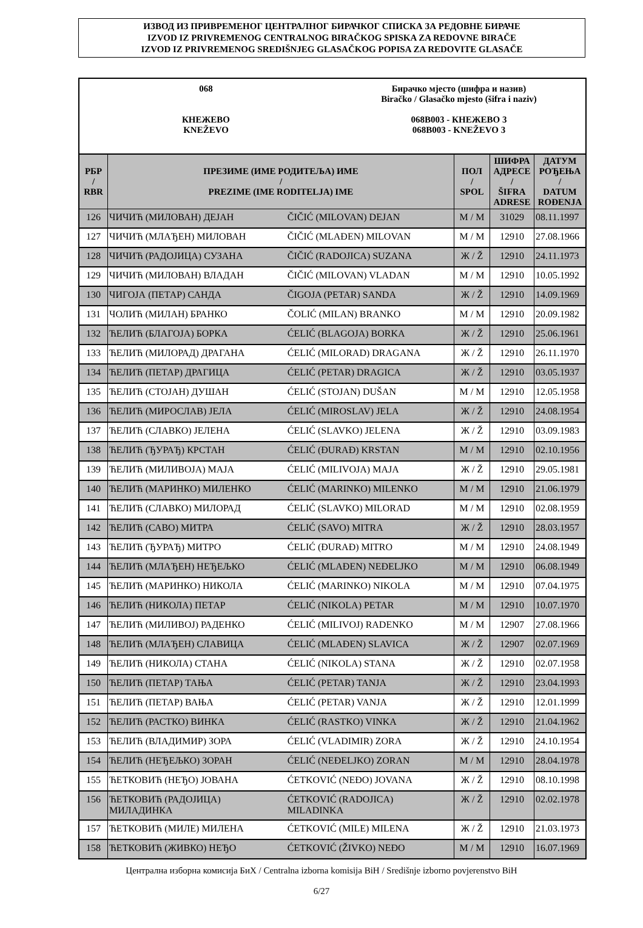ИЗВОД ИЗ ПРИВРЕМЕНОГ ЦЕНТРАЛНОГ БИРАЧКОГ СПИСКА ЗА РЕДОВНЕ БИРАЧЕ
IZVOD IZ PRIVREMENOG CENTRALNOG BIRAČKOG SPISKA ZA REDOVNE BIRAČE
IZVOD IZ PRIVREMENOG SREDIŠNJEG GLASAČKOG POPISA ZA REDOVITE GLASAČE
068
КНЕЖЕВО
KNEŽEVO
Бирачко мјесто (шифра и назив)
Biračko / Glasačko mjesto (šifra i naziv)
068B003 - КНЕЖЕВО 3
068B003 - KNEŽEVO 3
| РБР / RBR | ПРЕЗИМЕ (ИМЕ РОДИТЕЉА) ИМЕ / PREZIME (IME RODITELJA) IME | | ПОЛ / SPOL | ШИФРА АДРЕСЕ / ŠIFRA ADRESE | ДАТУМ РОЂЕЊА / DATUM ROĐENJA |
| --- | --- | --- | --- | --- | --- |
| 126 | ЧИЧИЋ (МИЛОВАН) ДЕЈАН | ČIČIĆ (MILOVAN) DEJAN | М / M | 31029 | 08.11.1997 |
| 127 | ЧИЧИЋ (МЛАЂЕН) МИЛОВАН | ČIČIĆ (MLAĐEN) MILOVAN | М / M | 12910 | 27.08.1966 |
| 128 | ЧИЧИЋ (РАДОЈИЦА) СУЗАНА | ČIČIĆ (RADOJICA) SUZANA | Ж / Ž | 12910 | 24.11.1973 |
| 129 | ЧИЧИЋ (МИЛОВАН) ВЛАДАН | ČIČIĆ (MILOVAN) VLADAN | М / M | 12910 | 10.05.1992 |
| 130 | ЧИГОЈА (ПЕТАР) САНДА | ČIGOJA (PETAR) SANDA | Ж / Ž | 12910 | 14.09.1969 |
| 131 | ЧОЛИЋ (МИЛАН) БРАНКО | ČOLIĆ (MILAN) BRANKO | М / M | 12910 | 20.09.1982 |
| 132 | ЋЕЛИЋ (БЛАГОЈА) БОРКА | ĆELIĆ (BLAGOJA) BORKA | Ж / Ž | 12910 | 25.06.1961 |
| 133 | ЋЕЛИЋ (МИЛОРАД) ДРАГАНА | ĆELIĆ (MILORAD) DRAGANA | Ж / Ž | 12910 | 26.11.1970 |
| 134 | ЋЕЛИЋ (ПЕТАР) ДРАГИЦА | ĆELIĆ (PETAR) DRAGICA | Ж / Ž | 12910 | 03.05.1937 |
| 135 | ЋЕЛИЋ (СТОЈАН) ДУШАН | ĆELIĆ (STOJAN) DUŠAN | М / M | 12910 | 12.05.1958 |
| 136 | ЋЕЛИЋ (МИРОСЛАВ) ЈЕЛА | ĆELIĆ (MIROSLAV) JELA | Ж / Ž | 12910 | 24.08.1954 |
| 137 | ЋЕЛИЋ (СЛАВКО) ЈЕЛЕНА | ĆELIĆ (SLAVKO) JELENA | Ж / Ž | 12910 | 03.09.1983 |
| 138 | ЋЕЛИЋ (ЂУРАЂ) КРСТАН | ĆELIĆ (ĐURAĐ) KRSTAN | М / M | 12910 | 02.10.1956 |
| 139 | ЋЕЛИЋ (МИЛИВОЈА) МАЈА | ĆELIĆ (MILIVOJA) MAJA | Ж / Ž | 12910 | 29.05.1981 |
| 140 | ЋЕЛИЋ (МАРИНКО) МИЛЕНКО | ĆELIĆ (MARINKO) MILENKO | М / M | 12910 | 21.06.1979 |
| 141 | ЋЕЛИЋ (СЛАВКО) МИЛОРАД | ĆELIĆ (SLAVKO) MILORAD | М / M | 12910 | 02.08.1959 |
| 142 | ЋЕЛИЋ (САВО) МИТРА | ĆELIĆ (SAVO) MITRA | Ж / Ž | 12910 | 28.03.1957 |
| 143 | ЋЕЛИЋ (ЂУРАЂ) МИТРО | ĆELIĆ (ĐURAĐ) MITRO | М / M | 12910 | 24.08.1949 |
| 144 | ЋЕЛИЋ (МЛАЂЕН) НЕЂЕЉКО | ĆELIĆ (MLAĐEN) NEĐELJKO | М / M | 12910 | 06.08.1949 |
| 145 | ЋЕЛИЋ (МАРИНКО) НИКОЛА | ĆELIĆ (MARINKO) NIKOLA | М / M | 12910 | 07.04.1975 |
| 146 | ЋЕЛИЋ (НИКОЛА) ПЕТАР | ĆELIĆ (NIKOLA) PETAR | М / M | 12910 | 10.07.1970 |
| 147 | ЋЕЛИЋ (МИЛИВОЈ) РАДЕНКО | ĆELIĆ (MILIVOJ) RADENKO | М / M | 12907 | 27.08.1966 |
| 148 | ЋЕЛИЋ (МЛАЂЕН) СЛАВИЦА | ĆELIĆ (MLAĐEN) SLAVICA | Ж / Ž | 12907 | 02.07.1969 |
| 149 | ЋЕЛИЋ (НИКОЛА) СТАНА | ĆELIĆ (NIKOLA) STANA | Ж / Ž | 12910 | 02.07.1958 |
| 150 | ЋЕЛИЋ (ПЕТАР) ТАЊА | ĆELIĆ (PETAR) TANJA | Ж / Ž | 12910 | 23.04.1993 |
| 151 | ЋЕЛИЋ (ПЕТАР) ВАЊА | ĆELIĆ (PETAR) VANJA | Ж / Ž | 12910 | 12.01.1999 |
| 152 | ЋЕЛИЋ (РАСТКО) ВИНКА | ĆELIĆ (RASTKO) VINKA | Ж / Ž | 12910 | 21.04.1962 |
| 153 | ЋЕЛИЋ (ВЛАДИМИР) ЗОРА | ĆELIĆ (VLADIMIR) ZORA | Ж / Ž | 12910 | 24.10.1954 |
| 154 | ЋЕЛИЋ (НЕЂЕЉКО) ЗОРАН | ĆELIĆ (NEĐELJKO) ZORAN | М / M | 12910 | 28.04.1978 |
| 155 | ЋЕТКОВИЋ (НЕЂО) ЈОВАНА | ĆETKOVIĆ (NEĐO) JOVANA | Ж / Ž | 12910 | 08.10.1998 |
| 156 | ЋЕТКОВИЋ (РАДОЈИЦА) МИЛАДИНКА | ĆETKOVIĆ (RADOJICA) MILADINKA | Ж / Ž | 12910 | 02.02.1978 |
| 157 | ЋЕТКОВИЋ (МИЛЕ) МИЛЕНА | ĆETKOVIĆ (MILE) MILENA | Ж / Ž | 12910 | 21.03.1973 |
| 158 | ЋЕТКОВИЋ (ЖИВКО) НЕЂО | ĆETKOVIĆ (ŽIVKO) NEĐO | М / M | 12910 | 16.07.1969 |
Централна изборна комисија БиХ / Centralna izborna komisija BiH / Središnje izborno povjerenstvo BiH
6/27